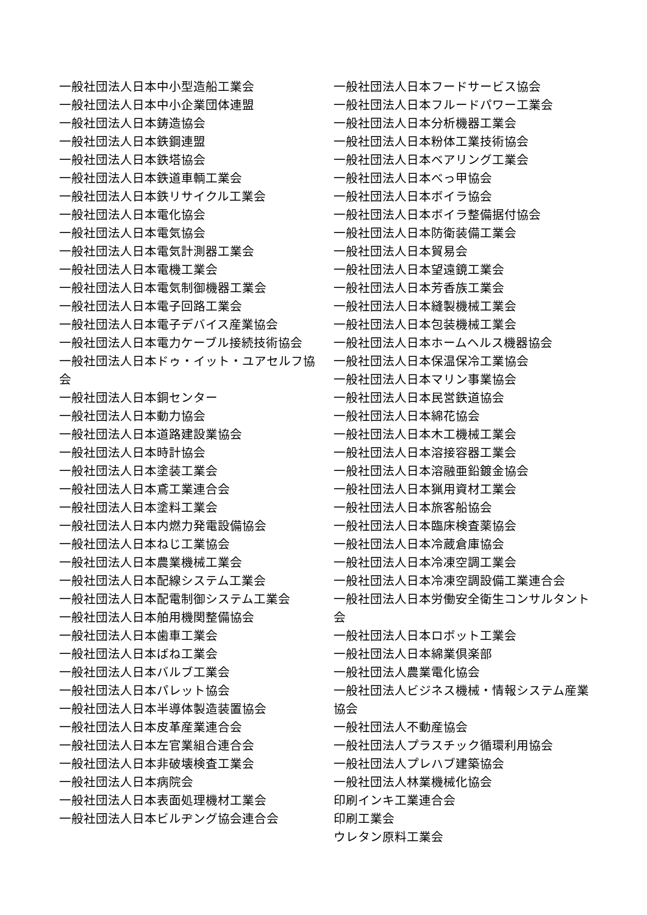一般社団法人日本中小型造船工業会
一般社団法人日本中小企業団体連盟
一般社団法人日本鋳造協会
一般社団法人日本鉄鋼連盟
一般社団法人日本鉄塔協会
一般社団法人日本鉄道車輌工業会
一般社団法人日本鉄リサイクル工業会
一般社団法人日本電化協会
一般社団法人日本電気協会
一般社団法人日本電気計測器工業会
一般社団法人日本電機工業会
一般社団法人日本電気制御機器工業会
一般社団法人日本電子回路工業会
一般社団法人日本電子デバイス産業協会
一般社団法人日本電力ケーブル接続技術協会
一般社団法人日本ドゥ・イット・ユアセルフ協会
一般社団法人日本銅センター
一般社団法人日本動力協会
一般社団法人日本道路建設業協会
一般社団法人日本時計協会
一般社団法人日本塗装工業会
一般社団法人日本鳶工業連合会
一般社団法人日本塗料工業会
一般社団法人日本内燃力発電設備協会
一般社団法人日本ねじ工業協会
一般社団法人日本農業機械工業会
一般社団法人日本配線システム工業会
一般社団法人日本配電制御システム工業会
一般社団法人日本舶用機関整備協会
一般社団法人日本歯車工業会
一般社団法人日本ばね工業会
一般社団法人日本バルブ工業会
一般社団法人日本パレット協会
一般社団法人日本半導体製造装置協会
一般社団法人日本皮革産業連合会
一般社団法人日本左官業組合連合会
一般社団法人日本非破壊検査工業会
一般社団法人日本病院会
一般社団法人日本表面処理機材工業会
一般社団法人日本ビルヂング協会連合会
一般社団法人日本フードサービス協会
一般社団法人日本フルードパワー工業会
一般社団法人日本分析機器工業会
一般社団法人日本粉体工業技術協会
一般社団法人日本ベアリング工業会
一般社団法人日本べっ甲協会
一般社団法人日本ボイラ協会
一般社団法人日本ボイラ整備据付協会
一般社団法人日本防衛装備工業会
一般社団法人日本貿易会
一般社団法人日本望遠鏡工業会
一般社団法人日本芳香族工業会
一般社団法人日本縫製機械工業会
一般社団法人日本包装機械工業会
一般社団法人日本ホームヘルス機器協会
一般社団法人日本保温保冷工業協会
一般社団法人日本マリン事業協会
一般社団法人日本民営鉄道協会
一般社団法人日本綿花協会
一般社団法人日本木工機械工業会
一般社団法人日本溶接容器工業会
一般社団法人日本溶融亜鉛鍍金協会
一般社団法人日本猟用資材工業会
一般社団法人日本旅客船協会
一般社団法人日本臨床検査薬協会
一般社団法人日本冷蔵倉庫協会
一般社団法人日本冷凍空調工業会
一般社団法人日本冷凍空調設備工業連合会
一般社団法人日本労働安全衛生コンサルタント会
一般社団法人日本ロボット工業会
一般社団法人日本綿業倶楽部
一般社団法人農業電化協会
一般社団法人ビジネス機械・情報システム産業協会
一般社団法人不動産協会
一般社団法人プラスチック循環利用協会
一般社団法人プレハブ建築協会
一般社団法人林業機械化協会
印刷インキ工業連合会
印刷工業会
ウレタン原料工業会